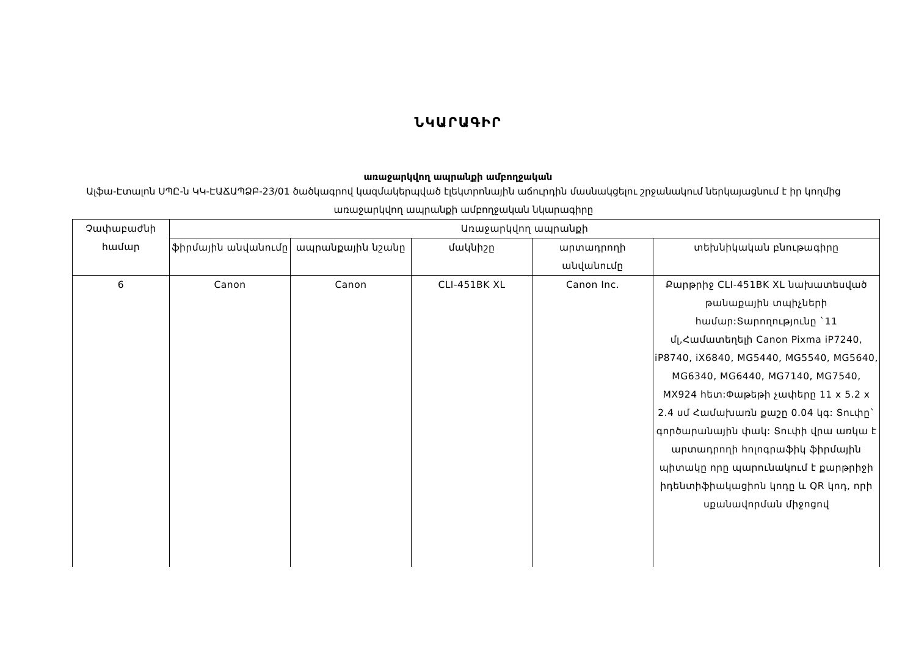ՆԿԱՐԱԳԻՐ
առաջարկվող ապրանքի ամբողջական
Ալֆա-Էտալոն ՍՊԸ-ն ԿԿ-ԷԱՃԱՊՁԲ-23/01 ծածկագրով կազմակերպված էլեկտրոնային աճուրդին մասնակցելու շրջանակում ներկայացնում է իր կողմից առաջարկվող ապրանքի ամբողջական նկարագիրը
| Չափաբաժնի համար | Առաջարկվող ապրանքի | | | | |
| --- | --- | --- | --- | --- | --- |
| | ֆիրմային անվանումը | ապրանքային նշանը | մակնիշը | արտադրողի անվանումը | տեխնիկական բնութագիրը |
| 6 | Canon | Canon | CLI-451BK XL | Canon Inc. | Քարթրիջ CLI-451BK XL նախատեսված թանաքային տպիչների համար:Տարողությունը `11 մլ,Համատեղելի Canon Pixma iP7240, iP8740, iX6840, MG5440, MG5540, MG5640, MG6340, MG6440, MG7140, MG7540, MX924 հետ:Փաթեթի չափերը 11 x 5.2 x 2.4 սմ Համախառն քաշը 0.04 կգ: Տուփը` գործարանային փակ: Տուփի վրա առկա է արտադրողի հոլոգրաֆիկ ֆիրմային պիտակը որը պարունակում է քարթրիջի իդենտիֆիակացիոն կոդը և QR կոդ, որի սքանավորման միջոցով |